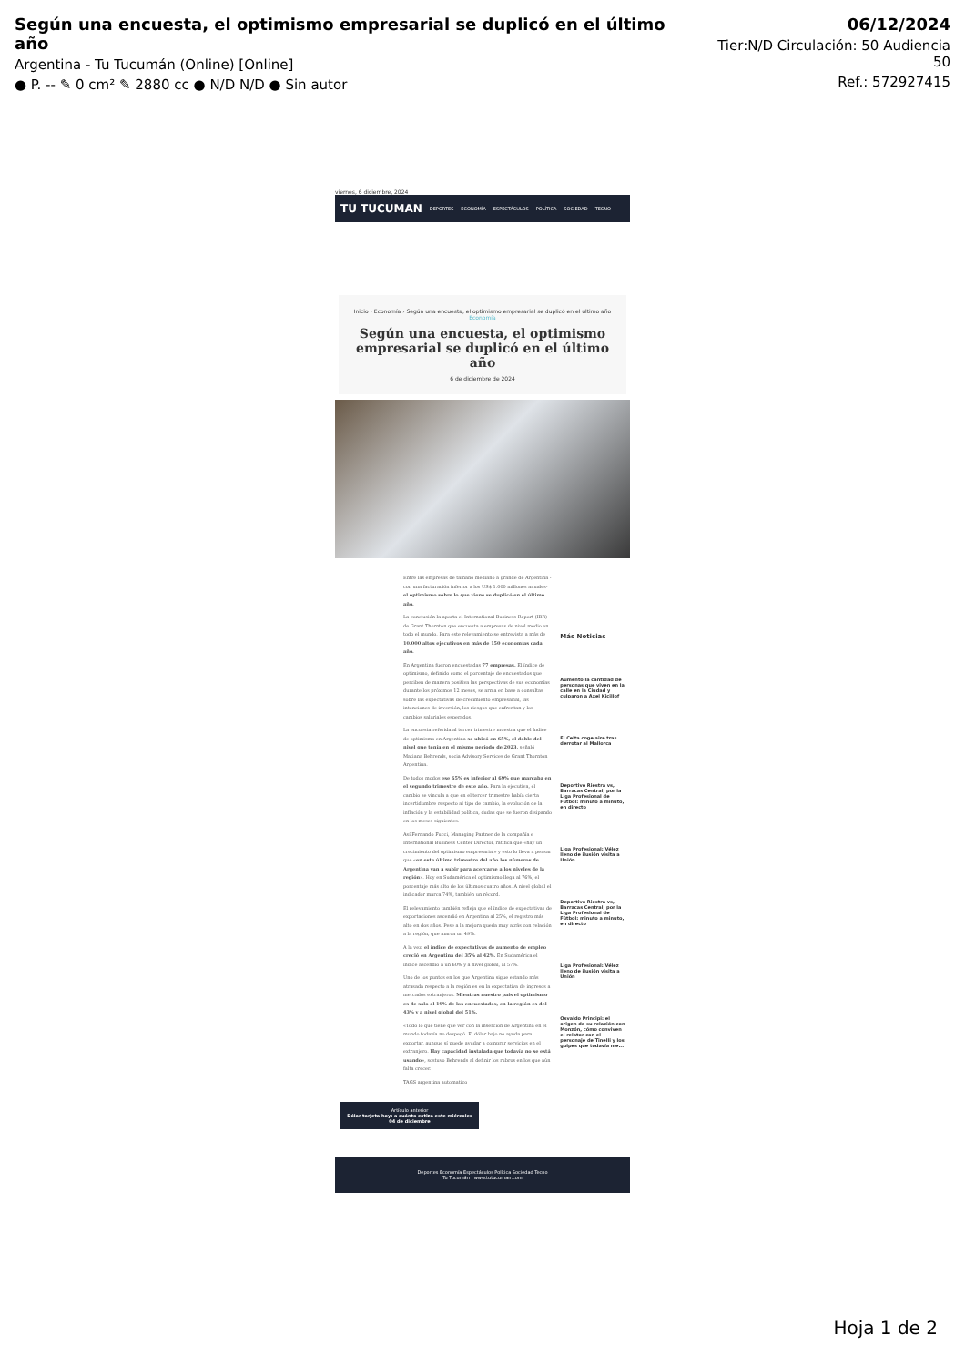Según una encuesta, el optimismo empresarial se duplicó en el último año
Argentina - Tu Tucumán (Online) [Online]
● P. -- ✎ 0 cm² ✎ 2880 cc ● N/D N/D ● Sin autor
06/12/2024
Tier:N/D Circulación: 50 Audiencia 50
Ref.: 572927415
viernes, 6 diciembre, 2024
TU TUCUMAN DEPORTES ECONOMÍA ESPECTÁCULOS POLÍTICA SOCIEDAD TECNO
Inicio › Economía › Según una encuesta, el optimismo empresarial se duplicó en el último año
Economía
Según una encuesta, el optimismo empresarial se duplicó en el último año
6 de diciembre de 2024
Entre las empresas de tamaño mediano a grande de Argentina -con una facturación inferior a los US$ 1.000 millones anuales- el optimismo sobre lo que viene se duplicó en el último año.
La conclusión la aporta el International Business Report (IBR) de Grant Thornton que encuesta a empresas de nivel medio en todo el mundo. Para este relevamiento se entrevista a más de 10.000 altos ejecutivos en más de 150 economías cada año.
En Argentina fueron encuestadas 77 empresas. El índice de optimismo, definido como el porcentaje de encuestados que perciben de manera positiva las perspectivas de sus economías durante los próximos 12 meses, se arma en base a consultas sobre las expectativas de crecimiento empresarial, las intenciones de inversión, los riesgos que enfrentan y los cambios salariales esperados.
La encuesta referida al tercer trimestre muestra que el índice de optimismo en Argentina se ubicó en 65%, el doble del nivel que tenía en el mismo período de 2023, señaló Matiana Behrends, socia Advisory Services de Grant Thornton Argentina.
De todos modos ese 65% es inferior al 69% que marcaba en el segundo trimestre de este año. Para la ejecutiva, el cambio se vincula a que en el tercer trimestre había cierta incertidumbre respecto al tipo de cambio, la evolución de la inflación y la estabilidad política, dudas que se fueron disipando en los meses siguientes.
Así Fernando Fucci, Managing Partner de la compañía e International Business Center Director, ratifica que «hay un crecimiento del optimismo empresarial» y esto lo lleva a pensar que «en este último trimestre del año los números de Argentina van a subir para acercarse a los niveles de la región». Hoy en Sudamérica el optimismo llega al 76%, el porcentaje más alto de los últimos cuatro años. A nivel global el indicador marca 74%, también un récord.
El relevamiento también refleja que el índice de expectativas de exportaciones ascendió en Argentina al 25%, el registro más alto en dos años. Pese a la mejora queda muy atrás con relación a la región, que marca un 49%.
A la vez, el índice de expectativas de aumento de empleo creció en Argentina del 35% al 42%. En Sudamérica el índice ascendió a un 60% y a nivel global, al 57%.
Uno de los puntos en los que Argentina sigue estando más atrasada respecto a la región es en la expectativa de ingresos a mercados extranjeros. Mientras nuestro país el optimismo es de solo el 19% de los encuestados, en la región es del 43% y a nivel global del 51%.
«Todo lo que tiene que ver con la inserción de Argentina en el mundo todavía no despegó. El dólar bajo no ayuda para exportar, aunque sí puede ayudar a comprar servicios en el extranjero. Hay capacidad instalada que todavía no se está usando», sostuvo Behrends al definir los rubros en los que aún falta crecer.
TAGS argentina automatico
Más Noticias
Aumentó la cantidad de personas que viven en la calle en la Ciudad y culparon a Axel Kicillof
El Celta coge aire tras derrotar al Mallorca
Deportivo Riestra vs, Barracas Central, por la Liga Profesional de Fútbol: minuto a minuto, en directo
Liga Profesional: Vélez lleno de ilusión visita a Unión
Deportivo Riestra vs, Barracas Central, por la Liga Profesional de Fútbol: minuto a minuto, en directo
Liga Profesional: Vélez lleno de ilusión visita a Unión
Osvaldo Principi: el origen de su relación con Monzón, cómo conviven el relator con el personaje de Tinelli y los golpes que todavía me...
Artículo anterior
Dólar tarjeta hoy: a cuánto cotiza este miércoles 04 de diciembre
Deportes Economía Espectáculos Política Sociedad Tecno
Tu Tucumán | www.tutucuman.com
Hoja 1 de 2